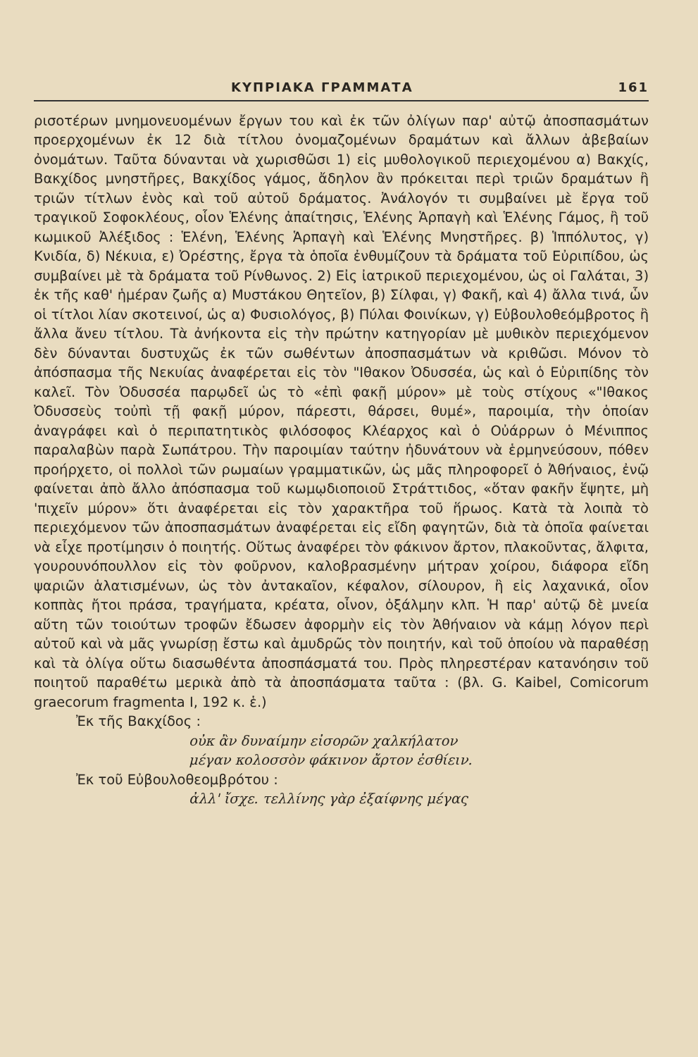ΚΥΠΡΙΑΚΑ ΓΡΑΜΜΑΤΑ 161
ρισοτέρων μνημονευομένων ἔργων του καὶ ἐκ τῶν ὀλίγων παρ' αὐτῷ ἀποσπασμάτων προερχομένων ἐκ 12 διὰ τίτλου ὀνομαζομένων δραμάτων καὶ ἄλλων ἀβεβαίων ὀνομάτων. Ταῦτα δύνανται νὰ χωρισθῶσι 1) εἰς μυθολογικοῦ περιεχομένου α) Βακχίς, Βακχίδος μνηστῆρες, Βακχίδος γάμος, ἄδηλον ἂν πρόκειται περὶ τριῶν δραμάτων ἢ τριῶν τίτλων ἑνὸς καὶ τοῦ αὐτοῦ δράματος. Ἀνάλογόν τι συμβαίνει μὲ ἔργα τοῦ τραγικοῦ Σοφοκλέους, οἷον Ἑλένης ἀπαίτησις, Ἑλένης Ἁρπαγὴ καὶ Ἑλένης Γάμος, ἢ τοῦ κωμικοῦ Ἀλέξιδος : Ἑλένη, Ἑλένης Ἁρπαγὴ καὶ Ἑλένης Μνηστῆρες. β) Ἱππόλυτος, γ) Κνιδία, δ) Νέκυια, ε) Ὀρέστης, ἔργα τὰ ὁποῖα ἐνθυμίζουν τὰ δράματα τοῦ Εὐριπίδου, ὡς συμβαίνει μὲ τὰ δράματα τοῦ Ρίνθωνος. 2) Εἰς ἰατρικοῦ περιεχομένου, ὡς οἱ Γαλάται, 3) ἐκ τῆς καθ' ἡμέραν ζωῆς α) Μυστάκου Θητεῖον, β) Σίλφαι, γ) Φακῆ, καὶ 4) ἄλλα τινά, ὧν οἱ τίτλοι λίαν σκοτεινοί, ὡς α) Φυσιολόγος, β) Πύλαι Φοινίκων, γ) Εὐβουλοθεόμβροτος ἢ ἄλλα ἄνευ τίτλου. Τὰ ἀνήκοντα εἰς τὴν πρώτην κατηγορίαν μὲ μυθικὸν περιεχόμενον δὲν δύνανται δυστυχῶς ἐκ τῶν σωθέντων ἀποσπασμάτων νὰ κριθῶσι. Μόνον τὸ ἀπόσπασμα τῆς Νεκυίας ἀναφέρεται εἰς τὸν "Ιθακον Ὀδυσσέα, ὡς καὶ ὁ Εὐριπίδης τὸν καλεῖ. Τὸν Ὀδυσσέα παρῳδεῖ ὡς τὸ «ἐπὶ φακῇ μύρον» μὲ τοὺς στίχους «"Ιθακος Ὀδυσσεὺς τοὐπὶ τῇ φακῇ μύρον, πάρεστι, θάρσει, θυμέ», παροιμία, τὴν ὁποίαν ἀναγράφει καὶ ὁ περιπατητικὸς φιλόσοφος Κλέαρχος καὶ ὁ Οὐάρρων ὁ Μένιππος παραλαβὼν παρὰ Σωπάτρου. Τὴν παροιμίαν ταύτην ἠδυνάτουν νὰ ἑρμηνεύσουν, πόθεν προήρχετο, οἱ πολλοὶ τῶν ρωμαίων γραμματικῶν, ὡς μᾶς πληροφορεῖ ὁ Ἀθήναιος, ἐνῷ φαίνεται ἀπὸ ἄλλο ἀπόσπασμα τοῦ κωμῳδιοποιοῦ Στράττιδος, «ὅταν φακῆν ἕψητε, μὴ 'πιχεῖν μύρον» ὅτι ἀναφέρεται εἰς τὸν χαρακτῆρα τοῦ ἥρωος. Κατὰ τὰ λοιπὰ τὸ περιεχόμενον τῶν ἀποσπασμάτων ἀναφέρεται εἰς εἴδη φαγητῶν, διὰ τὰ ὁποῖα φαίνεται νὰ εἶχε προτίμησιν ὁ ποιητής. Οὕτως ἀναφέρει τὸν φάκινον ἄρτον, πλακοῦντας, ἄλφιτα, γουρουνόπουλλον εἰς τὸν φοῦρνον, καλοβρασμένην μήτραν χοίρου, διάφορα εἴδη ψαριῶν ἁλατισμένων, ὡς τὸν ἀντακαῖον, κέφαλον, σίλουρον, ἢ εἰς λαχανικά, οἷον κοππὰς ἤτοι πράσα, τραγήματα, κρέατα, οἶνον, ὀξάλμην κλπ. Ἡ παρ' αὐτῷ δὲ μνεία αὕτη τῶν τοιούτων τροφῶν ἔδωσεν ἀφορμὴν εἰς τὸν Ἀθήναιον νὰ κάμῃ λόγον περὶ αὐτοῦ καὶ νὰ μᾶς γνωρίσῃ ἔστω καὶ ἀμυδρῶς τὸν ποιητήν, καὶ τοῦ ὁποίου νὰ παραθέσῃ καὶ τὰ ὀλίγα οὕτω διασωθέντα ἀποσπάσματά του. Πρὸς πληρεστέραν κατανόησιν τοῦ ποιητοῦ παραθέτω μερικὰ ἀπὸ τὰ ἀποσπάσματα ταῦτα : (βλ. G. Kaibel, Comicorum graecorum fragmenta I, 192 κ. ἑ.)
Ἐκ τῆς Βακχίδος :
οὐκ ἂν δυναίμην εἰσορῶν χαλκήλατον
μέγαν κολοσσὸν φάκινον ἄρτον ἐσθίειν.
Ἐκ τοῦ Εὐβουλοθεομβρότου :
ἀλλ' ἴσχε. τελλίνης γὰρ ἐξαίφνης μέγας